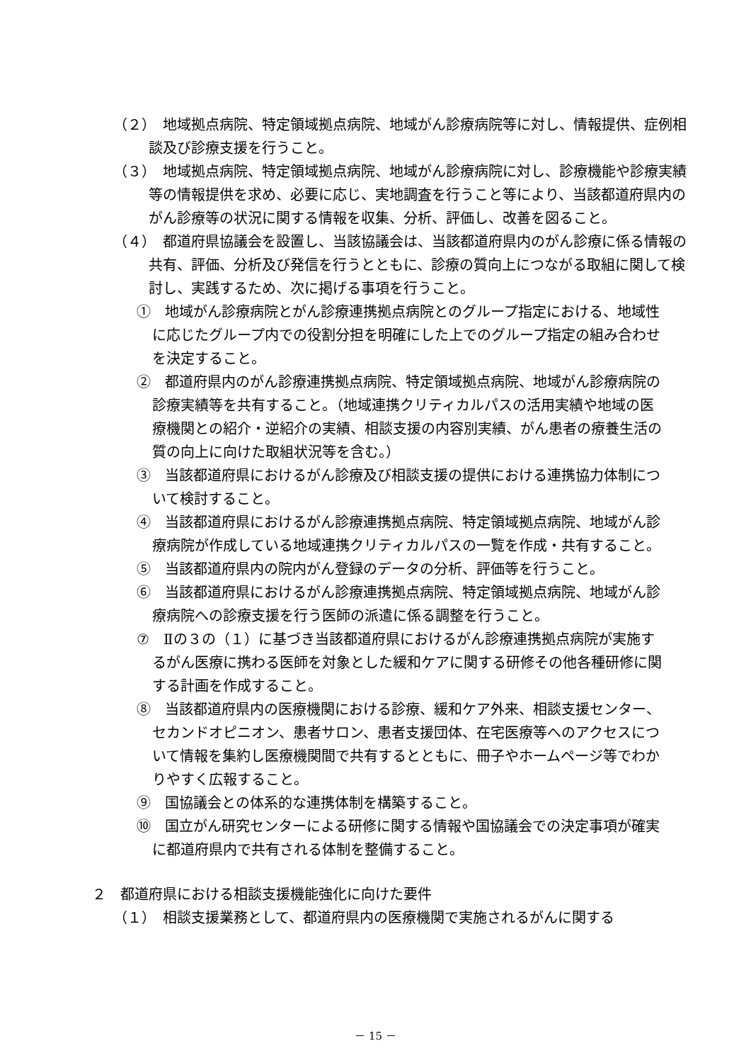（２）　地域拠点病院、特定領域拠点病院、地域がん診療病院等に対し、情報提供、症例相談及び診療支援を行うこと。
（３）　地域拠点病院、特定領域拠点病院、地域がん診療病院に対し、診療機能や診療実績等の情報提供を求め、必要に応じ、実地調査を行うこと等により、当該都道府県内のがん診療等の状況に関する情報を収集、分析、評価し、改善を図ること。
（４）　都道府県協議会を設置し、当該協議会は、当該都道府県内のがん診療に係る情報の共有、評価、分析及び発信を行うとともに、診療の質向上につながる取組に関して検討し、実践するため、次に掲げる事項を行うこと。
①　地域がん診療病院とがん診療連携拠点病院とのグループ指定における、地域性に応じたグループ内での役割分担を明確にした上でのグループ指定の組み合わせを決定すること。
②　都道府県内のがん診療連携拠点病院、特定領域拠点病院、地域がん診療病院の診療実績等を共有すること。（地域連携クリティカルパスの活用実績や地域の医療機関との紹介・逆紹介の実績、相談支援の内容別実績、がん患者の療養生活の質の向上に向けた取組状況等を含む。）
③　当該都道府県におけるがん診療及び相談支援の提供における連携協力体制について検討すること。
④　当該都道府県におけるがん診療連携拠点病院、特定領域拠点病院、地域がん診療病院が作成している地域連携クリティカルパスの一覧を作成・共有すること。
⑤　当該都道府県内の院内がん登録のデータの分析、評価等を行うこと。
⑥　当該都道府県におけるがん診療連携拠点病院、特定領域拠点病院、地域がん診療病院への診療支援を行う医師の派遣に係る調整を行うこと。
⑦　Ⅱの３の（１）に基づき当該都道府県におけるがん診療連携拠点病院が実施するがん医療に携わる医師を対象とした緩和ケアに関する研修その他各種研修に関する計画を作成すること。
⑧　当該都道府県内の医療機関における診療、緩和ケア外来、相談支援センター、セカンドオピニオン、患者サロン、患者支援団体、在宅医療等へのアクセスについて情報を集約し医療機関間で共有するとともに、冊子やホームページ等でわかりやすく広報すること。
⑨　国協議会との体系的な連携体制を構築すること。
⑩　国立がん研究センターによる研修に関する情報や国協議会での決定事項が確実に都道府県内で共有される体制を整備すること。
２　都道府県における相談支援機能強化に向けた要件
（１）　相談支援業務として、都道府県内の医療機関で実施されるがんに関する
－ 15 －